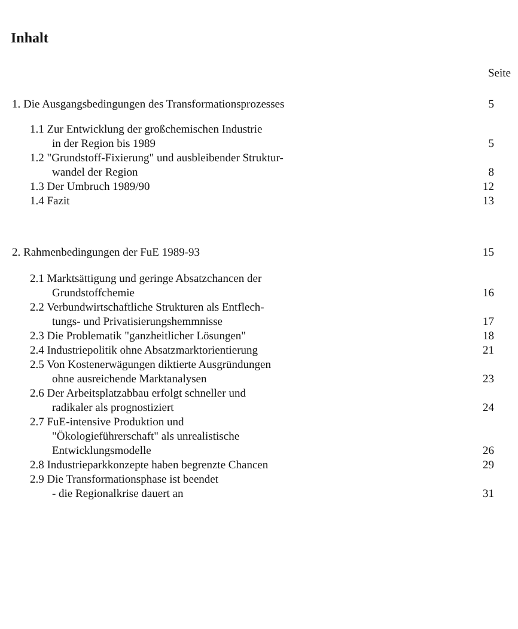Inhalt
Seite
1. Die Ausgangsbedingungen des Transformationsprozesses 5
1.1 Zur Entwicklung der großchemischen Industrie
in der Region bis 1989 5
1.2 "Grundstoff-Fixierung" und ausbleibender Struktur-
wandel der Region 8
1.3 Der Umbruch 1989/90 12
1.4 Fazit 13
2. Rahmenbedingungen der FuE 1989-93 15
2.1 Marktsättigung und geringe Absatzchancen der
Grundstoffchemie 16
2.2 Verbundwirtschaftliche Strukturen als Entflech-
tungs- und Privatisierungshemmnisse 17
2.3 Die Problematik "ganzheitlicher Lösungen" 18
2.4 Industriepolitik ohne Absatzmarktorientierung 21
2.5 Von Kostenerwägungen diktierte Ausgründungen
ohne ausreichende Marktanalysen 23
2.6 Der Arbeitsplatzabbau erfolgt schneller und
radikaler als prognostiziert 24
2.7 FuE-intensive Produktion und
"Ökologieführerschaft" als unrealistische
Entwicklungsmodelle 26
2.8 Industrieparkkonzepte haben begrenzte Chancen 29
2.9 Die Transformationsphase ist beendet
- die Regionalkrise dauert an 31